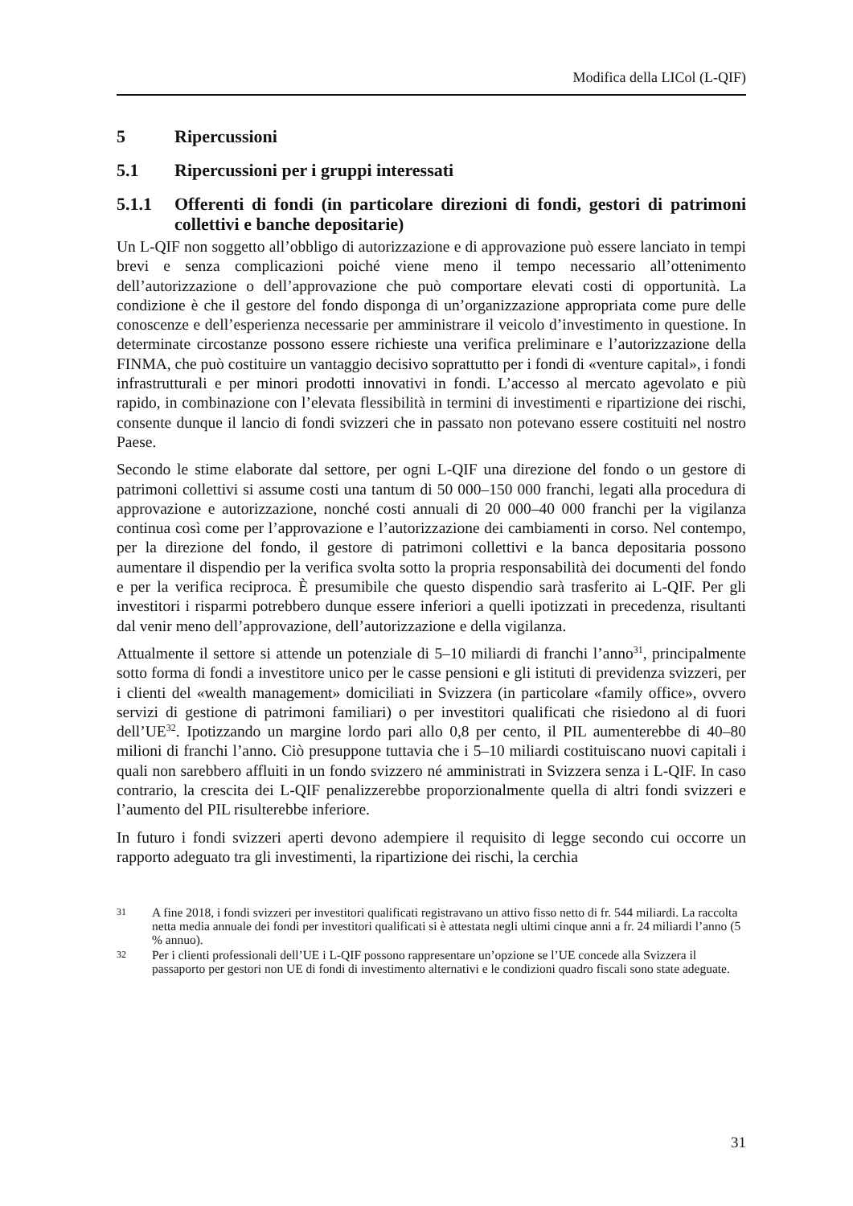Modifica della LICol (L-QIF)
5 Ripercussioni
5.1 Ripercussioni per i gruppi interessati
5.1.1 Offerenti di fondi (in particolare direzioni di fondi, gestori di patrimoni collettivi e banche depositarie)
Un L-QIF non soggetto all’obbligo di autorizzazione e di approvazione può essere lanciato in tempi brevi e senza complicazioni poiché viene meno il tempo necessario all’ottenimento dell’autorizzazione o dell’approvazione che può comportare elevati costi di opportunità. La condizione è che il gestore del fondo disponga di un’organizzazione appropriata come pure delle conoscenze e dell’esperienza necessarie per amministrare il veicolo d’investimento in questione. In determinate circostanze possono essere richieste una verifica preliminare e l’autorizzazione della FINMA, che può costituire un vantaggio decisivo soprattutto per i fondi di «venture capital», i fondi infrastrutturali e per minori prodotti innovativi in fondi. L’accesso al mercato agevolato e più rapido, in combinazione con l’elevata flessibilità in termini di investimenti e ripartizione dei rischi, consente dunque il lancio di fondi svizzeri che in passato non potevano essere costituiti nel nostro Paese.
Secondo le stime elaborate dal settore, per ogni L-QIF una direzione del fondo o un gestore di patrimoni collettivi si assume costi una tantum di 50 000–150 000 franchi, legati alla procedura di approvazione e autorizzazione, nonché costi annuali di 20 000–40 000 franchi per la vigilanza continua così come per l’approvazione e l’autorizzazione dei cambiamenti in corso. Nel contempo, per la direzione del fondo, il gestore di patrimoni collettivi e la banca depositaria possono aumentare il dispendio per la verifica svolta sotto la propria responsabilità dei documenti del fondo e per la verifica reciproca. È presumibile che questo dispendio sarà trasferito ai L-QIF. Per gli investitori i risparmi potrebbero dunque essere inferiori a quelli ipotizzati in precedenza, risultanti dal venir meno dell’approvazione, dell’autorizzazione e della vigilanza.
Attualmente il settore si attende un potenziale di 5–10 miliardi di franchi l’anno<sup>31</sup>, principalmente sotto forma di fondi a investitore unico per le casse pensioni e gli istituti di previdenza svizzeri, per i clienti del «wealth management» domiciliati in Svizzera (in particolare «family office», ovvero servizi di gestione di patrimoni familiari) o per investitori qualificati che risiedono al di fuori dell’UE<sup>32</sup>. Ipotizzando un margine lordo pari allo 0,8 per cento, il PIL aumenterebbe di 40–80 milioni di franchi l’anno. Ciò presuppone tuttavia che i 5–10 miliardi costituiscano nuovi capitali i quali non sarebbero affluiti in un fondo svizzero né amministrati in Svizzera senza i L-QIF. In caso contrario, la crescita dei L-QIF penalizzerebbe proporzionalmente quella di altri fondi svizzeri e l’aumento del PIL risulterebbe inferiore.
In futuro i fondi svizzeri aperti devono adempiere il requisito di legge secondo cui occorre un rapporto adeguato tra gli investimenti, la ripartizione dei rischi, la cerchia
31 A fine 2018, i fondi svizzeri per investitori qualificati registravano un attivo fisso netto di fr. 544 miliardi. La raccolta netta media annuale dei fondi per investitori qualificati si è attestata negli ultimi cinque anni a fr. 24 miliardi l’anno (5 % annuo).
32 Per i clienti professionali dell’UE i L-QIF possono rappresentare un’opzione se l’UE concede alla Svizzera il passaporto per gestori non UE di fondi di investimento alternativi e le condizioni quadro fiscali sono state adeguate.
31